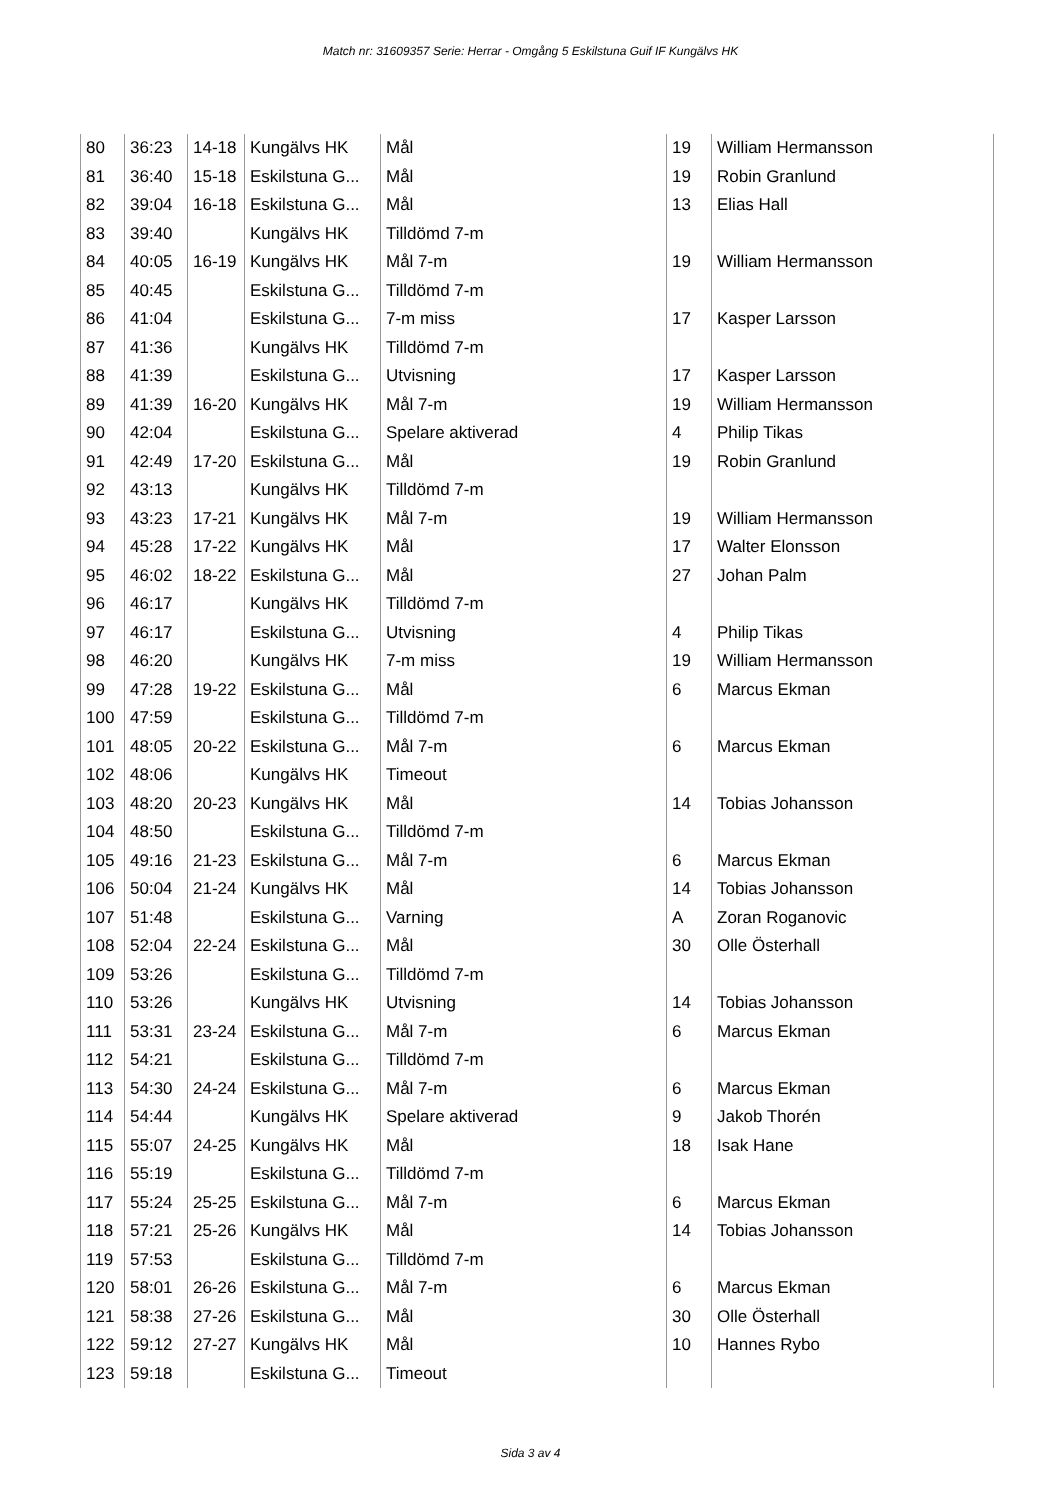Match nr: 31609357 Serie: Herrar - Omgång 5 Eskilstuna Guif IF Kungälvs HK
| 80 | 36:23 | 14-18 | Kungälvs HK | Mål | 19 | William Hermansson |
| 81 | 36:40 | 15-18 | Eskilstuna G... | Mål | 19 | Robin Granlund |
| 82 | 39:04 | 16-18 | Eskilstuna G... | Mål | 13 | Elias Hall |
| 83 | 39:40 | | Kungälvs HK | Tilldömd 7-m | | |
| 84 | 40:05 | 16-19 | Kungälvs HK | Mål 7-m | 19 | William Hermansson |
| 85 | 40:45 | | Eskilstuna G... | Tilldömd 7-m | | |
| 86 | 41:04 | | Eskilstuna G... | 7-m miss | 17 | Kasper Larsson |
| 87 | 41:36 | | Kungälvs HK | Tilldömd 7-m | | |
| 88 | 41:39 | | Eskilstuna G... | Utvisning | 17 | Kasper Larsson |
| 89 | 41:39 | 16-20 | Kungälvs HK | Mål 7-m | 19 | William Hermansson |
| 90 | 42:04 | | Eskilstuna G... | Spelare aktiverad | 4 | Philip Tikas |
| 91 | 42:49 | 17-20 | Eskilstuna G... | Mål | 19 | Robin Granlund |
| 92 | 43:13 | | Kungälvs HK | Tilldömd 7-m | | |
| 93 | 43:23 | 17-21 | Kungälvs HK | Mål 7-m | 19 | William Hermansson |
| 94 | 45:28 | 17-22 | Kungälvs HK | Mål | 17 | Walter Elonsson |
| 95 | 46:02 | 18-22 | Eskilstuna G... | Mål | 27 | Johan Palm |
| 96 | 46:17 | | Kungälvs HK | Tilldömd 7-m | | |
| 97 | 46:17 | | Eskilstuna G... | Utvisning | 4 | Philip Tikas |
| 98 | 46:20 | | Kungälvs HK | 7-m miss | 19 | William Hermansson |
| 99 | 47:28 | 19-22 | Eskilstuna G... | Mål | 6 | Marcus Ekman |
| 100 | 47:59 | | Eskilstuna G... | Tilldömd 7-m | | |
| 101 | 48:05 | 20-22 | Eskilstuna G... | Mål 7-m | 6 | Marcus Ekman |
| 102 | 48:06 | | Kungälvs HK | Timeout | | |
| 103 | 48:20 | 20-23 | Kungälvs HK | Mål | 14 | Tobias Johansson |
| 104 | 48:50 | | Eskilstuna G... | Tilldömd 7-m | | |
| 105 | 49:16 | 21-23 | Eskilstuna G... | Mål 7-m | 6 | Marcus Ekman |
| 106 | 50:04 | 21-24 | Kungälvs HK | Mål | 14 | Tobias Johansson |
| 107 | 51:48 | | Eskilstuna G... | Varning | A | Zoran Roganovic |
| 108 | 52:04 | 22-24 | Eskilstuna G... | Mål | 30 | Olle Österhall |
| 109 | 53:26 | | Eskilstuna G... | Tilldömd 7-m | | |
| 110 | 53:26 | | Kungälvs HK | Utvisning | 14 | Tobias Johansson |
| 111 | 53:31 | 23-24 | Eskilstuna G... | Mål 7-m | 6 | Marcus Ekman |
| 112 | 54:21 | | Eskilstuna G... | Tilldömd 7-m | | |
| 113 | 54:30 | 24-24 | Eskilstuna G... | Mål 7-m | 6 | Marcus Ekman |
| 114 | 54:44 | | Kungälvs HK | Spelare aktiverad | 9 | Jakob Thorén |
| 115 | 55:07 | 24-25 | Kungälvs HK | Mål | 18 | Isak Hane |
| 116 | 55:19 | | Eskilstuna G... | Tilldömd 7-m | | |
| 117 | 55:24 | 25-25 | Eskilstuna G... | Mål 7-m | 6 | Marcus Ekman |
| 118 | 57:21 | 25-26 | Kungälvs HK | Mål | 14 | Tobias Johansson |
| 119 | 57:53 | | Eskilstuna G... | Tilldömd 7-m | | |
| 120 | 58:01 | 26-26 | Eskilstuna G... | Mål 7-m | 6 | Marcus Ekman |
| 121 | 58:38 | 27-26 | Eskilstuna G... | Mål | 30 | Olle Österhall |
| 122 | 59:12 | 27-27 | Kungälvs HK | Mål | 10 | Hannes Rybo |
| 123 | 59:18 | | Eskilstuna G... | Timeout | | |
Sida 3 av 4